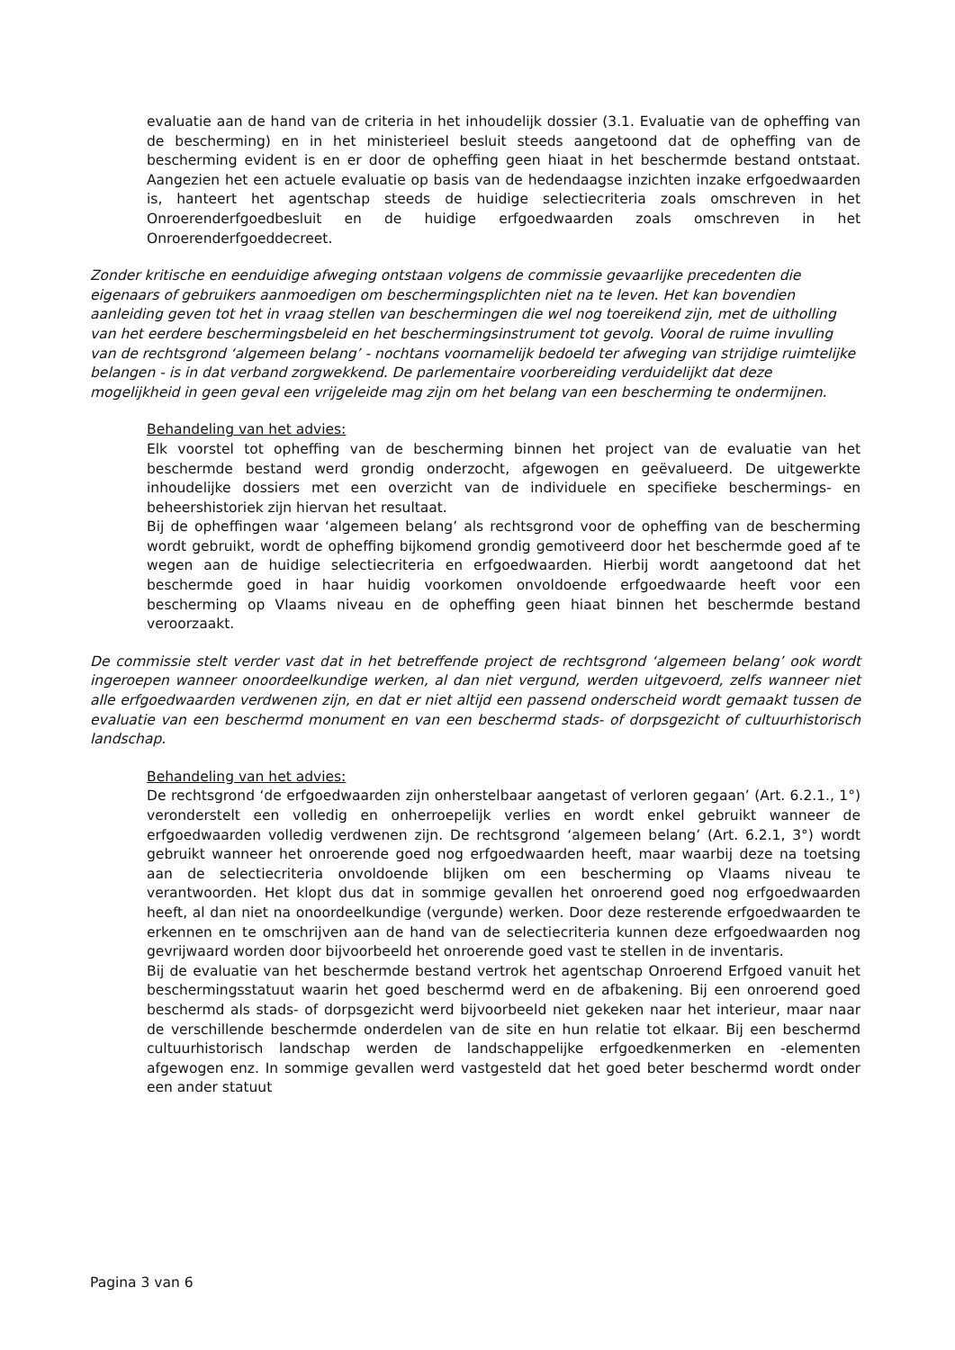evaluatie aan de hand van de criteria in het inhoudelijk dossier (3.1. Evaluatie van de opheffing van de bescherming) en in het ministerieel besluit steeds aangetoond dat de opheffing van de bescherming evident is en er door de opheffing geen hiaat in het beschermde bestand ontstaat. Aangezien het een actuele evaluatie op basis van de hedendaagse inzichten inzake erfgoedwaarden is, hanteert het agentschap steeds de huidige selectiecriteria zoals omschreven in het Onroerenderfgoedbesluit en de huidige erfgoedwaarden zoals omschreven in het Onroerenderfgoeddecreet.
Zonder kritische en eenduidige afweging ontstaan volgens de commissie gevaarlijke precedenten die eigenaars of gebruikers aanmoedigen om beschermingsplichten niet na te leven. Het kan bovendien aanleiding geven tot het in vraag stellen van beschermingen die wel nog toereikend zijn, met de uitholling van het eerdere beschermingsbeleid en het beschermingsinstrument tot gevolg. Vooral de ruime invulling van de rechtsgrond ‘algemeen belang’ - nochtans voornamelijk bedoeld ter afweging van strijdige ruimtelijke belangen - is in dat verband zorgwekkend. De parlementaire voorbereiding verduidelijkt dat deze mogelijkheid in geen geval een vrijgeleide mag zijn om het belang van een bescherming te ondermijnen.
Behandeling van het advies:
Elk voorstel tot opheffing van de bescherming binnen het project van de evaluatie van het beschermde bestand werd grondig onderzocht, afgewogen en geëvalueerd. De uitgewerkte inhoudelijke dossiers met een overzicht van de individuele en specifieke beschermings- en beheershistoriek zijn hiervan het resultaat.
Bij de opheffingen waar ‘algemeen belang’ als rechtsgrond voor de opheffing van de bescherming wordt gebruikt, wordt de opheffing bijkomend grondig gemotiveerd door het beschermde goed af te wegen aan de huidige selectiecriteria en erfgoedwaarden. Hierbij wordt aangetoond dat het beschermde goed in haar huidig voorkomen onvoldoende erfgoedwaarde heeft voor een bescherming op Vlaams niveau en de opheffing geen hiaat binnen het beschermde bestand veroorzaakt.
De commissie stelt verder vast dat in het betreffende project de rechtsgrond ‘algemeen belang’ ook wordt ingeroepen wanneer onoordeelkundige werken, al dan niet vergund, werden uitgevoerd, zelfs wanneer niet alle erfgoedwaarden verdwenen zijn, en dat er niet altijd een passend onderscheid wordt gemaakt tussen de evaluatie van een beschermd monument en van een beschermd stads- of dorpsgezicht of cultuurhistorisch landschap.
Behandeling van het advies:
De rechtsgrond ‘de erfgoedwaarden zijn onherstelbaar aangetast of verloren gegaan’ (Art. 6.2.1., 1°) veronderstelt een volledig en onherroepelijk verlies en wordt enkel gebruikt wanneer de erfgoedwaarden volledig verdwenen zijn. De rechtsgrond ‘algemeen belang’ (Art. 6.2.1, 3°) wordt gebruikt wanneer het onroerende goed nog erfgoedwaarden heeft, maar waarbij deze na toetsing aan de selectiecriteria onvoldoende blijken om een bescherming op Vlaams niveau te verantwoorden. Het klopt dus dat in sommige gevallen het onroerend goed nog erfgoedwaarden heeft, al dan niet na onoordeelkundige (vergunde) werken. Door deze resterende erfgoedwaarden te erkennen en te omschrijven aan de hand van de selectiecriteria kunnen deze erfgoedwaarden nog gevrijwaard worden door bijvoorbeeld het onroerende goed vast te stellen in de inventaris.
Bij de evaluatie van het beschermde bestand vertrok het agentschap Onroerend Erfgoed vanuit het beschermingsstatuut waarin het goed beschermd werd en de afbakening. Bij een onroerend goed beschermd als stads- of dorpsgezicht werd bijvoorbeeld niet gekeken naar het interieur, maar naar de verschillende beschermde onderdelen van de site en hun relatie tot elkaar. Bij een beschermd cultuurhistorisch landschap werden de landschappelijke erfgoedkenmerken en -elementen afgewogen enz. In sommige gevallen werd vastgesteld dat het goed beter beschermd wordt onder een ander statuut
Pagina 3 van 6